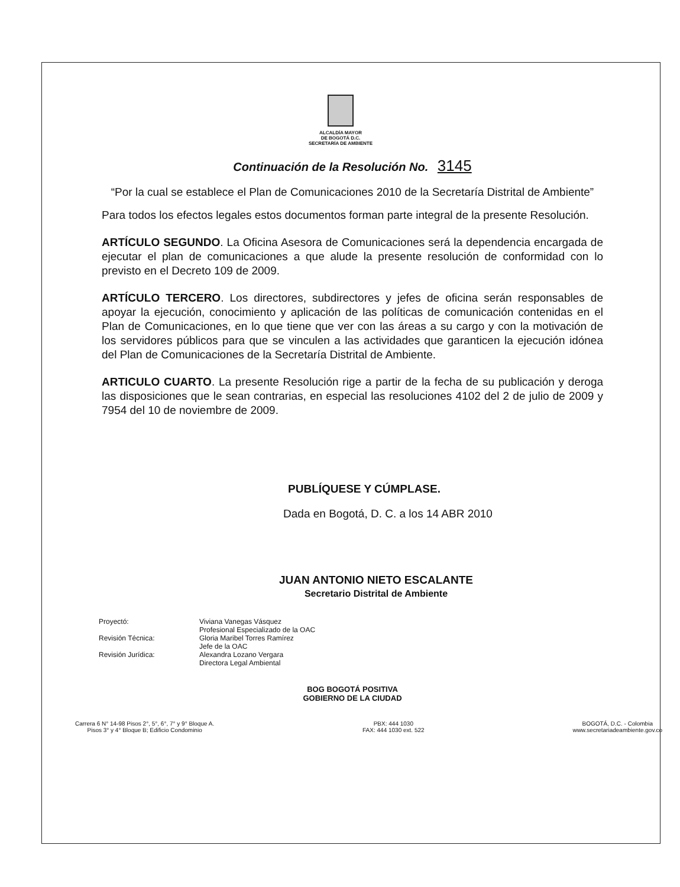ALCALDÍA MAYOR
DE BOGOTÁ D.C.
SECRETARÍA DE AMBIENTE
Continuación de la Resolución No. 3145
“Por la cual se establece el Plan de Comunicaciones 2010 de la Secretaría Distrital de Ambiente”
Para todos los efectos legales estos documentos forman parte integral de la presente Resolución.
ARTÍCULO SEGUNDO. La Oficina Asesora de Comunicaciones será la dependencia encargada de ejecutar el plan de comunicaciones a que alude la presente resolución de conformidad con lo previsto en el Decreto 109 de 2009.
ARTÍCULO TERCERO. Los directores, subdirectores y jefes de oficina serán responsables de apoyar la ejecución, conocimiento y aplicación de las políticas de comunicación contenidas en el Plan de Comunicaciones, en lo que tiene que ver con las áreas a su cargo y con la motivación de los servidores públicos para que se vinculen a las actividades que garanticen la ejecución idónea del Plan de Comunicaciones de la Secretaría Distrital de Ambiente.
ARTICULO CUARTO. La presente Resolución rige a partir de la fecha de su publicación y deroga las disposiciones que le sean contrarias, en especial las resoluciones 4102 del 2 de julio de 2009 y 7954 del 10 de noviembre de 2009.
PUBLÍQUESE Y CÚMPLASE.
Dada en Bogotá, D. C. a los 14 ABR 2010
JUAN ANTONIO NIETO ESCALANTE
Secretario Distrital de Ambiente
Proyectó: Viviana Vanegas Vásquez
Profesional Especializado de la OAC
Revisión Técnica: Gloria Maribel Torres Ramírez
Jefe de la OAC
Revisión Jurídica: Alexandra Lozano Vergara
Directora Legal Ambiental
BOG BOGOTÁ POSITIVA
GOBIERNO DE LA CIUDAD
Carrera 6 N° 14-98 Pisos 2°, 5°, 6°, 7° y 9° Bloque A.
Pisos 3° y 4° Bloque B; Edificio Condominio
PBX: 444 1030
FAX: 444 1030 ext. 522
BOGOTÁ, D.C. - Colombia
www.secretariadeambiente.gov.co